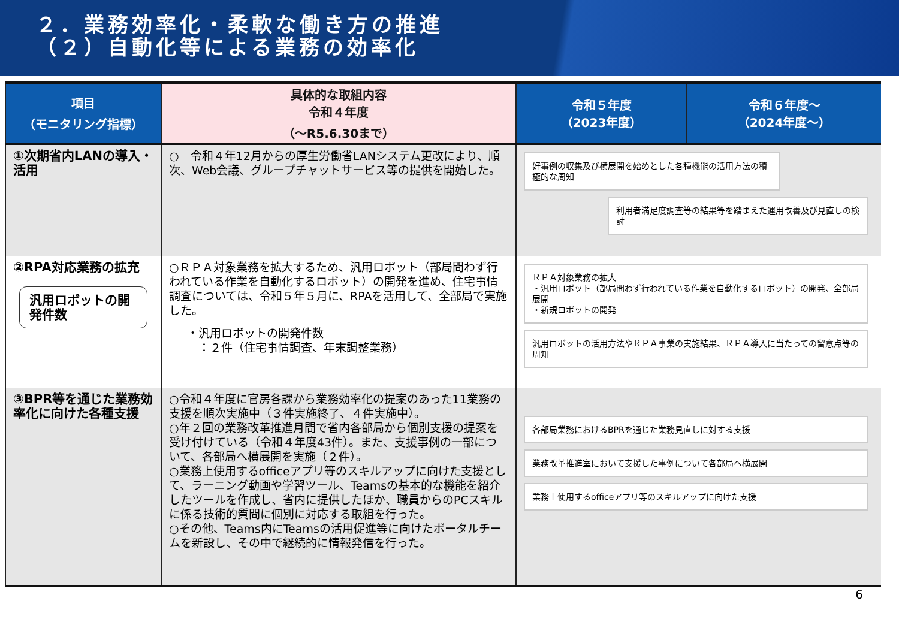２．業務効率化・柔軟な働き方の推進
（２）自動化等による業務の効率化
| 項目 （モニタリング指標） | 具体的な取組内容 令和４年度 （〜R5.6.30まで） | 令和５年度 （2023年度） | 令和６年度〜 （2024年度〜） |
| --- | --- | --- | --- |
| ①次期省内LANの導入・活用 | ○ 令和４年12月からの厚生労働省LANシステム更改により、順次、Web会議、グループチャットサービス等の提供を開始した。 | 好事例の収集及び横展開を始めとした各種機能の活用方法の積極的な周知 利用者満足度調査等の結果等を踏まえた運用改善及び見直しの検討 | |
| ②RPA対応業務の拡充 汎用ロボットの開発件数 | ○ＲＰＡ対象業務を拡大するため、汎用ロボット（部局問わず行われている作業を自動化するロボット）の開発を進め、住宅事情調査については、令和５年５月に、RPAを活用して、全部局で実施した。 ・汎用ロボットの開発件数 ：２件（住宅事情調査、年末調整業務） | ＲＰＡ対象業務の拡大 ・汎用ロボット（部局問わず行われている作業を自動化するロボット）の開発、全部局展開 ・新規ロボットの開発 汎用ロボットの活用方法やＲＰＡ事業の実施結果、ＲＰＡ導入に当たっての留意点等の周知 | |
| ③BPR等を通じた業務効率化に向けた各種支援 | ○令和４年度に官房各課から業務効率化の提案のあった11業務の支援を順次実施中（３件実施終了、４件実施中）。 ○年２回の業務改革推進月間で省内各部局から個別支援の提案を受け付けている（令和４年度43件）。また、支援事例の一部について、各部局へ横展開を実施（２件）。 ○業務上使用するofficeアプリ等のスキルアップに向けた支援として、ラーニング動画や学習ツール、Teamsの基本的な機能を紹介したツールを作成し、省内に提供したほか、職員からのPCスキルに係る技術的質問に個別に対応する取組を行った。 ○その他、Teams内にTeamsの活用促進等に向けたポータルチームを新設し、その中で継続的に情報発信を行った。 | 各部局業務におけるBPRを通じた業務見直しに対する支援 業務改革推進室において支援した事例について各部局へ横展開 業務上使用するofficeアプリ等のスキルアップに向けた支援 | |
6